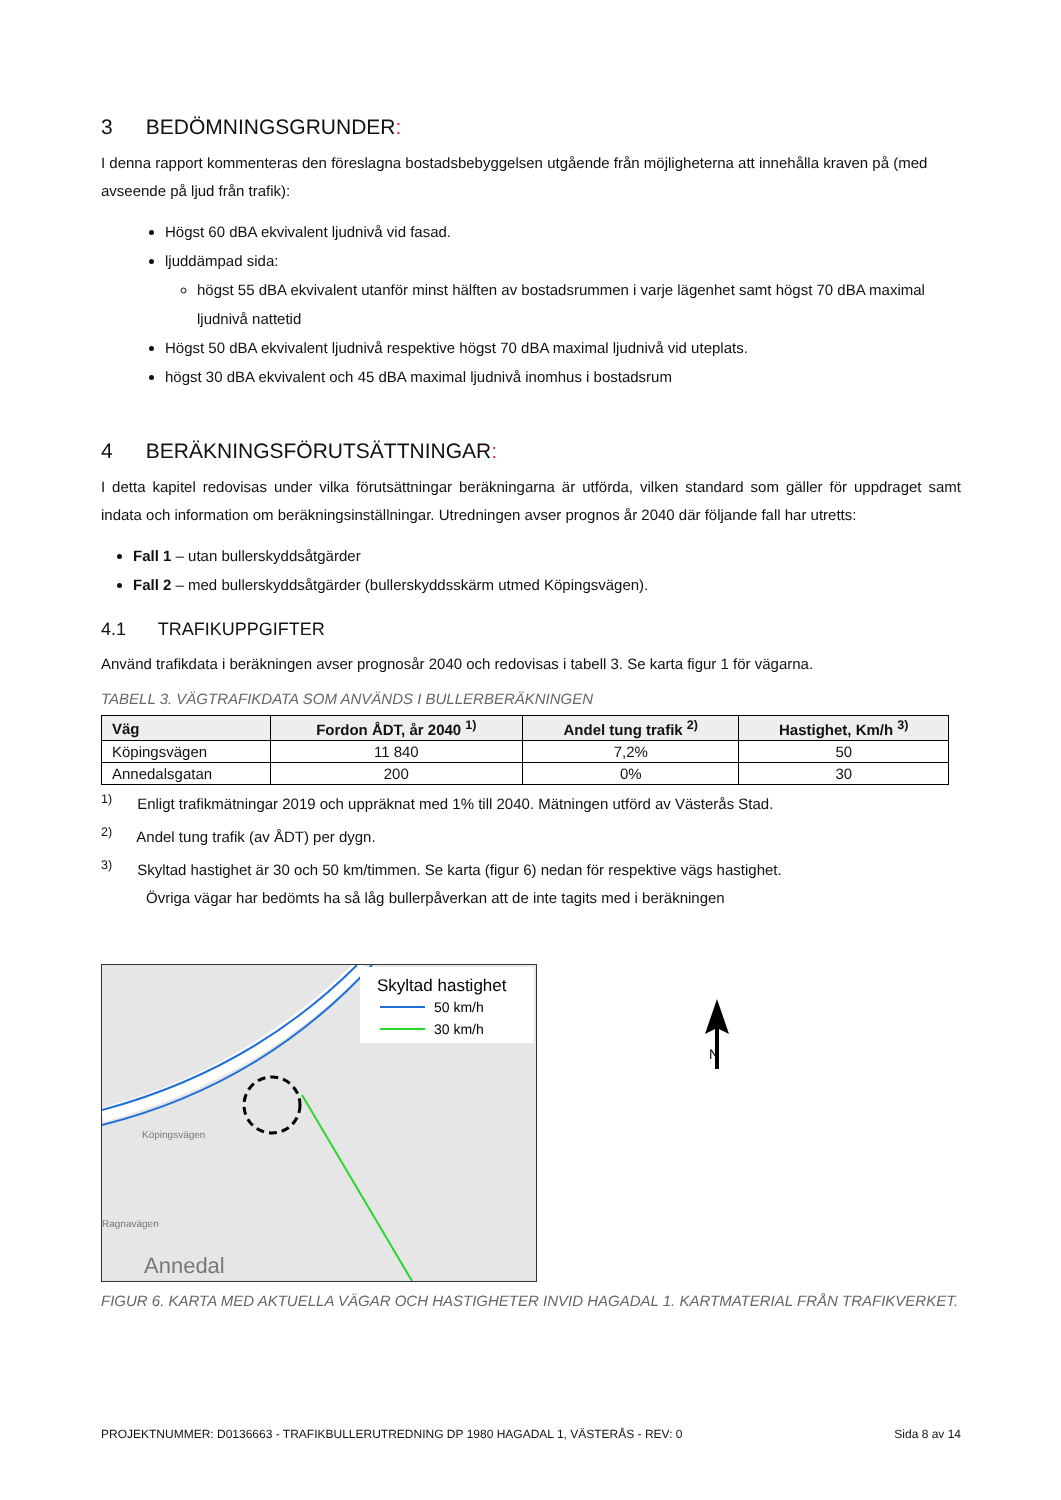3 BEDÖMNINGSGRUNDER:
I denna rapport kommenteras den föreslagna bostadsbebyggelsen utgående från möjligheterna att innehålla kraven på (med avseende på ljud från trafik):
Högst 60 dBA ekvivalent ljudnivå vid fasad.
ljuddämpad sida:
högst 55 dBA ekvivalent utanför minst hälften av bostadsrummen i varje lägenhet samt högst 70 dBA maximal ljudnivå nattetid
Högst 50 dBA ekvivalent ljudnivå respektive högst 70 dBA maximal ljudnivå vid uteplats.
högst 30 dBA ekvivalent och 45 dBA maximal ljudnivå inomhus i bostadsrum
4 BERÄKNINGSFÖRUTSÄTTNINGAR:
I detta kapitel redovisas under vilka förutsättningar beräkningarna är utförda, vilken standard som gäller för uppdraget samt indata och information om beräkningsinställningar. Utredningen avser prognos år 2040 där följande fall har utretts:
Fall 1 – utan bullerskyddsåtgärder
Fall 2 – med bullerskyddsåtgärder (bullerskyddsskärm utmed Köpingsvägen).
4.1 TRAFIKUPPGIFTER
Använd trafikdata i beräkningen avser prognosår 2040 och redovisas i tabell 3. Se karta figur 1 för vägarna.
TABELL 3. VÄGTRAFIKDATA SOM ANVÄNDS I BULLERBERÄKNINGEN
| Väg | Fordon ÅDT, år 2040 <sup>1)</sup> | Andel tung trafik <sup>2)</sup> | Hastighet, Km/h <sup>3)</sup> |
| --- | --- | --- | --- |
| Köpingsvägen | 11 840 | 7,2% | 50 |
| Annedalsgatan | 200 | 0% | 30 |
<sup>1)</sup> Enligt trafikmätningar 2019 och uppräknat med 1% till 2040. Mätningen utförd av Västerås Stad.
<sup>2)</sup> Andel tung trafik (av ÅDT) per dygn.
<sup>3)</sup> Skyltad hastighet är 30 och 50 km/timmen. Se karta (figur 6) nedan för respektive vägs hastighet.
Övriga vägar har bedömts ha så låg bullerpåverkan att de inte tagits med i beräkningen
Skyltad hastighet
50 km/h
30 km/h
Köpingsvägen
Ragnavägen
Annedal
N
FIGUR 6. KARTA MED AKTUELLA VÄGAR OCH HASTIGHETER INVID HAGADAL 1. KARTMATERIAL FRÅN TRAFIKVERKET.
PROJEKTNUMMER: D0136663 - TRAFIKBULLERUTREDNING DP 1980 HAGADAL 1, VÄSTERÅS - REV: 0 Sida 8 av 14